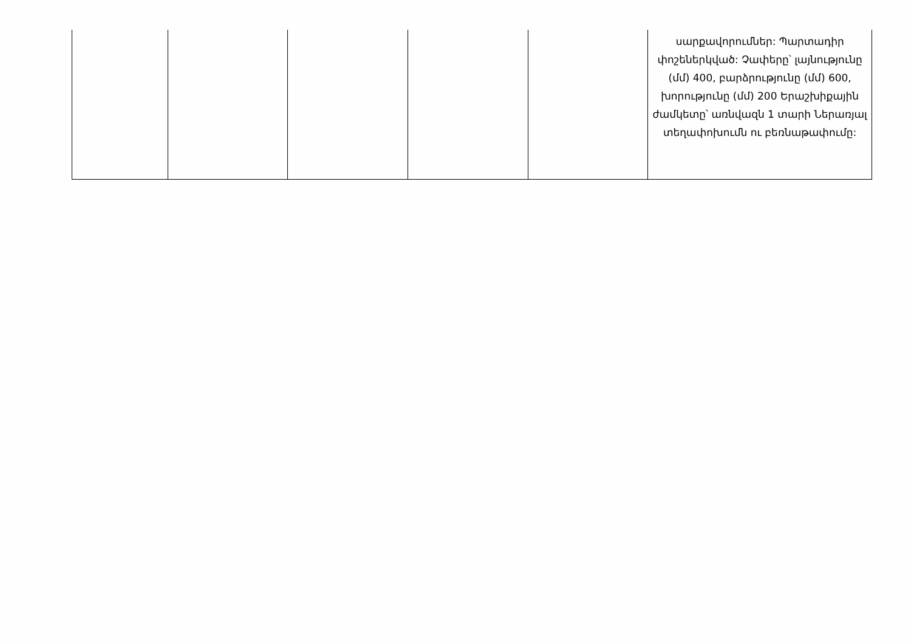| | | | | | սարքավորումներ: Պարտադիր փոշեներկված: Չափերը՝ լայնությունը (մմ) 400, բարձրությունը (մմ) 600, խորությունը (մմ) 200 Երաշխիքային ժամկետը՝ առնվազն 1 տարի Ներառյալ տեղափոխումն ու բեռնաթափումը: |